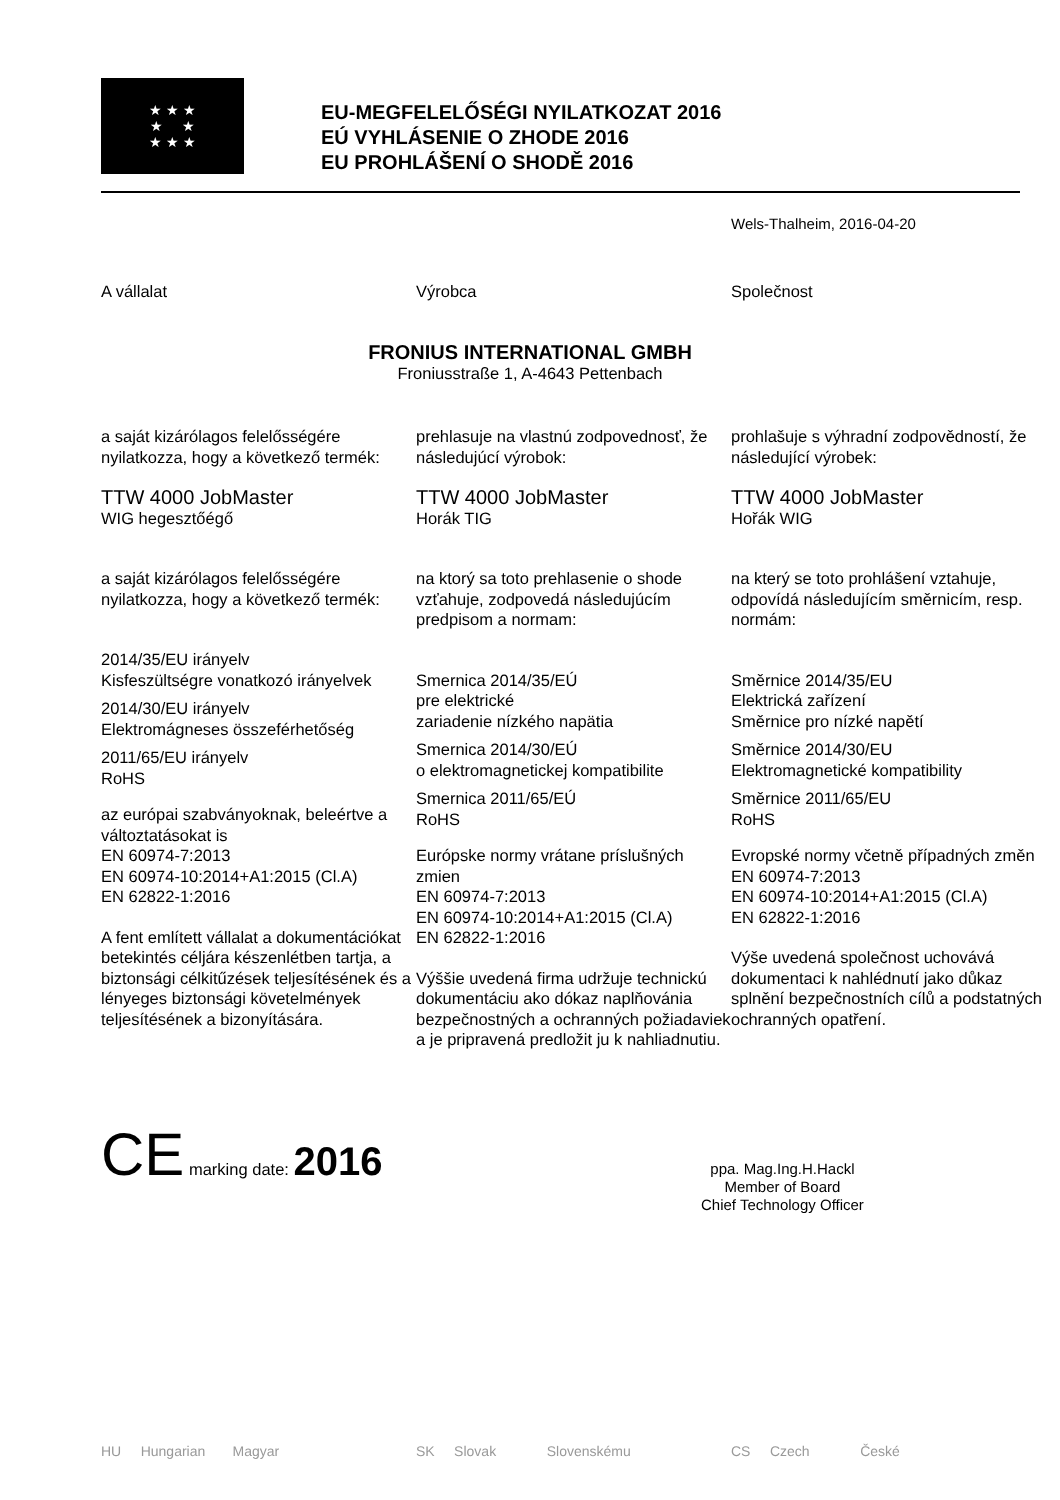★ ★ ★
★ ★
★ ★ ★
EU-MEGFELELŐSÉGI NYILATKOZAT 2016
EÚ VYHLÁSENIE O ZHODE 2016
EU PROHLÁŠENÍ O SHODĚ 2016
Wels-Thalheim, 2016-04-20
A vállalat Výrobca Společnost
FRONIUS INTERNATIONAL GMBH
Froniusstraße 1, A-4643 Pettenbach
a saját kizárólagos felelősségére nyilatkozza, hogy a következő termék:
TTW 4000 JobMaster
WIG hegesztőégő
a saját kizárólagos felelősségére nyilatkozza, hogy a következő termék:
2014/35/EU irányelv
Kisfeszültségre vonatkozó irányelvek
2014/30/EU irányelv
Elektromágneses összeférhetőség
2011/65/EU irányelv
RoHS
az európai szabványoknak, beleértve a változtatásokat is
EN 60974-7:2013
EN 60974-10:2014+A1:2015 (Cl.A)
EN 62822-1:2016
A fent említett vállalat a dokumentációkat betekintés céljára készenlétben tartja, a biztonsági célkitűzések teljesítésének és a lényeges biztonsági követelmények teljesítésének a bizonyítására.
prehlasuje na vlastnú zodpovednosť, že následujúcí výrobok:
TTW 4000 JobMaster
Horák TIG
na ktorý sa toto prehlasenie o shode vzťahuje, zodpovedá následujúcím predpisom a normam:
Smernica 2014/35/EÚ
pre elektrické
zariadenie nízkého napätia
Smernica 2014/30/EÚ
o elektromagnetickej kompatibilite
Smernica 2011/65/EÚ
RoHS
Európske normy vrátane príslušných zmien
EN 60974-7:2013
EN 60974-10:2014+A1:2015 (Cl.A)
EN 62822-1:2016
Výššie uvedená firma udržuje technickú dokumentáciu ako dókaz naplňovánia bezpečnostných a ochranných požiadaviek a je pripravená predložit ju k nahliadnutiu.
prohlašuje s výhradní zodpovědností, že následující výrobek:
TTW 4000 JobMaster
Hořák WIG
na který se toto prohlášení vztahuje, odpovídá následujícím směrnicím, resp. normám:
Směrnice 2014/35/EU
Elektrická zařízení
Směrnice pro nízké napětí
Směrnice 2014/30/EU
Elektromagnetické kompatibility
Směrnice 2011/65/EU
RoHS
Evropské normy včetně případných změn
EN 60974-7:2013
EN 60974-10:2014+A1:2015 (Cl.A)
EN 62822-1:2016
Výše uvedená společnost uchovává dokumentaci k nahlédnutí jako důkaz splnění bezpečnostních cílů a podstatných ochranných opatření.
CE marking date: 2016
ppa. Mag.Ing.H.Hackl
Member of Board
Chief Technology Officer
HU Hungarian Magyar SK Slovak Slovenskému CS Czech České